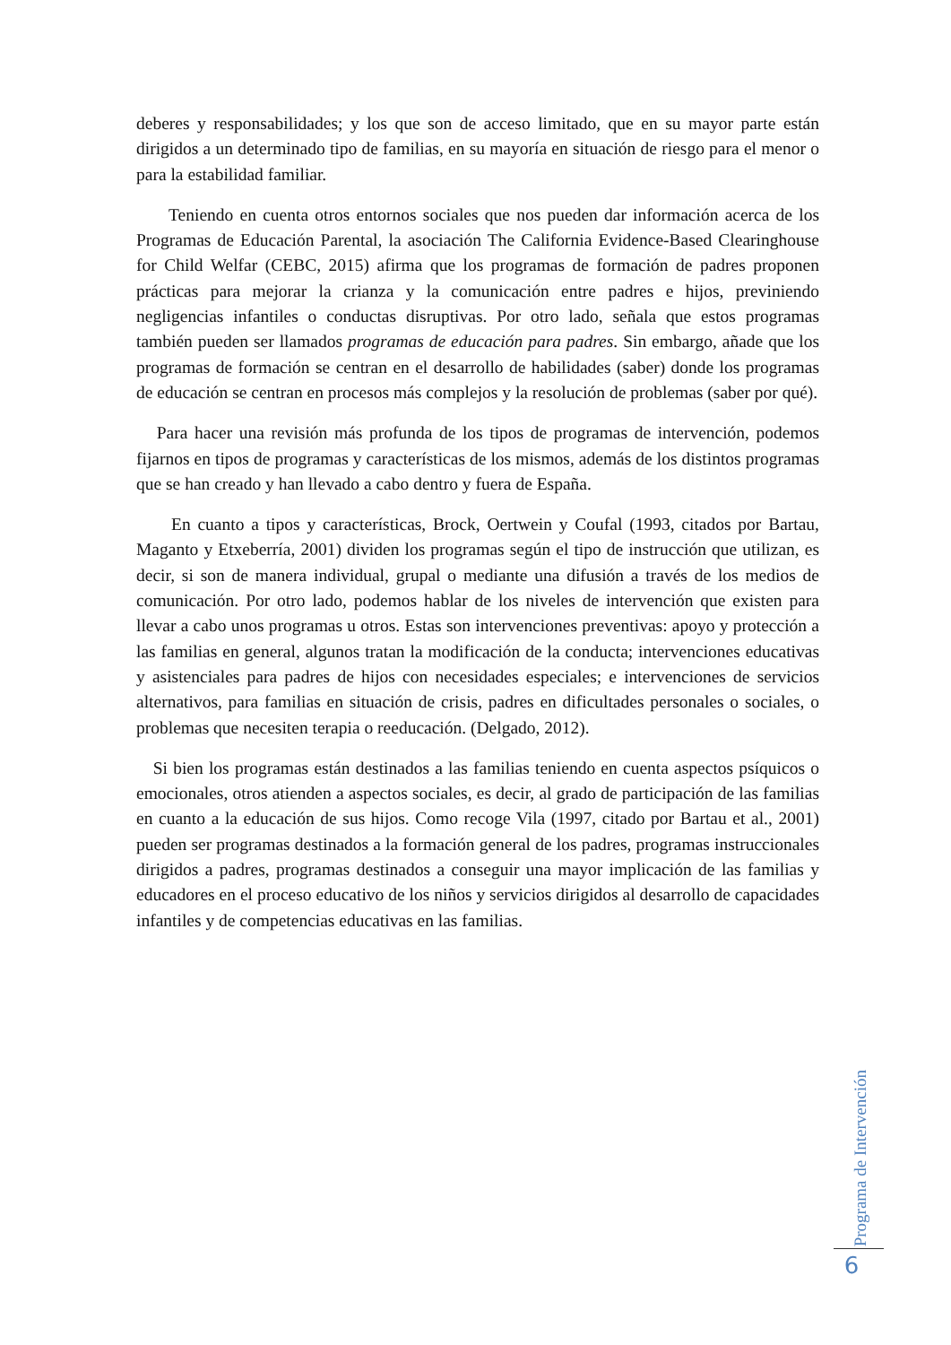deberes y responsabilidades; y los que son de acceso limitado, que en su mayor parte están dirigidos a un determinado tipo de familias, en su mayoría en situación de riesgo para el menor o para la estabilidad familiar.
Teniendo en cuenta otros entornos sociales que nos pueden dar información acerca de los Programas de Educación Parental, la asociación The California Evidence-Based Clearinghouse for Child Welfar (CEBC, 2015) afirma que los programas de formación de padres proponen prácticas para mejorar la crianza y la comunicación entre padres e hijos, previniendo negligencias infantiles o conductas disruptivas. Por otro lado, señala que estos programas también pueden ser llamados programas de educación para padres. Sin embargo, añade que los programas de formación se centran en el desarrollo de habilidades (saber) donde los programas de educación se centran en procesos más complejos y la resolución de problemas (saber por qué).
Para hacer una revisión más profunda de los tipos de programas de intervención, podemos fijarnos en tipos de programas y características de los mismos, además de los distintos programas que se han creado y han llevado a cabo dentro y fuera de España.
En cuanto a tipos y características, Brock, Oertwein y Coufal (1993, citados por Bartau, Maganto y Etxeberría, 2001) dividen los programas según el tipo de instrucción que utilizan, es decir, si son de manera individual, grupal o mediante una difusión a través de los medios de comunicación. Por otro lado, podemos hablar de los niveles de intervención que existen para llevar a cabo unos programas u otros. Estas son intervenciones preventivas: apoyo y protección a las familias en general, algunos tratan la modificación de la conducta; intervenciones educativas y asistenciales para padres de hijos con necesidades especiales; e intervenciones de servicios alternativos, para familias en situación de crisis, padres en dificultades personales o sociales, o problemas que necesiten terapia o reeducación. (Delgado, 2012).
Si bien los programas están destinados a las familias teniendo en cuenta aspectos psíquicos o emocionales, otros atienden a aspectos sociales, es decir, al grado de participación de las familias en cuanto a la educación de sus hijos. Como recoge Vila (1997, citado por Bartau et al., 2001) pueden ser programas destinados a la formación general de los padres, programas instruccionales dirigidos a padres, programas destinados a conseguir una mayor implicación de las familias y educadores en el proceso educativo de los niños y servicios dirigidos al desarrollo de capacidades infantiles y de competencias educativas en las familias.
Programa de Intervención
6